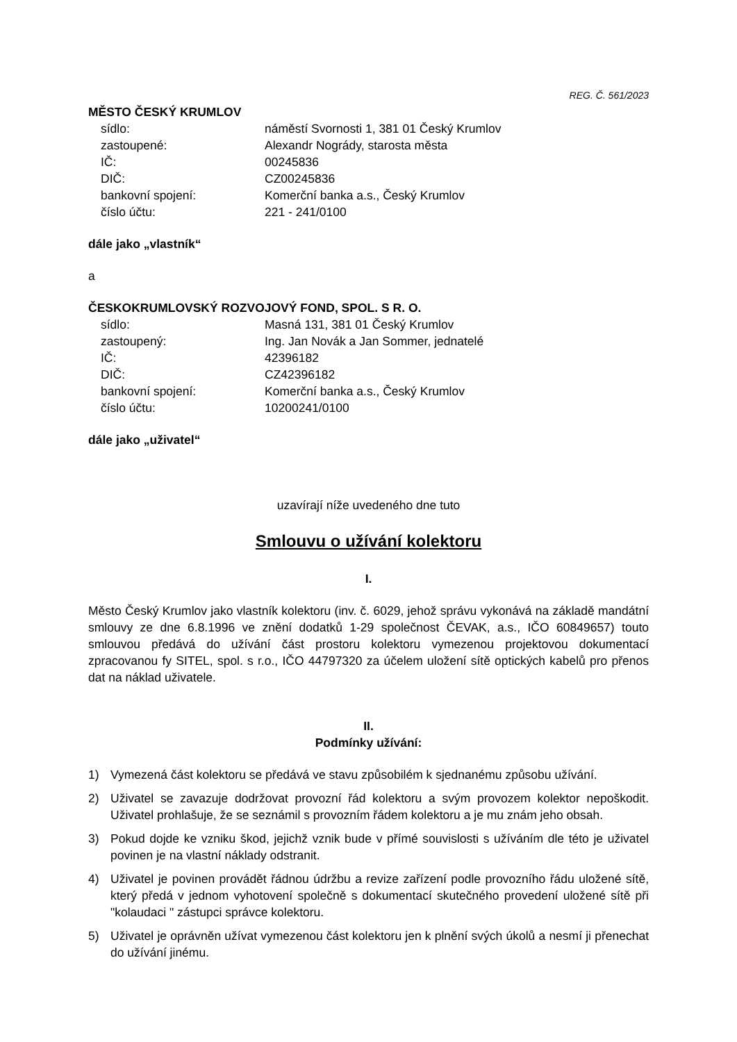REG. Č. 561/2023
MĚSTO ČESKÝ KRUMLOV
| sídlo: | náměstí Svornosti 1, 381 01 Český Krumlov |
| zastoupené: | Alexandr Nogrády, starosta města |
| IČ: | 00245836 |
| DIČ: | CZ00245836 |
| bankovní spojení: | Komerční banka a.s., Český Krumlov |
| číslo účtu: | 221 - 241/0100 |
dále jako „vlastník“
a
ČESKOKRUMLOVSKÝ ROZVOJOVÝ FOND, SPOL. S R. O.
| sídlo: | Masná 131, 381 01 Český Krumlov |
| zastoupený: | Ing. Jan Novák a Jan Sommer, jednatelé |
| IČ: | 42396182 |
| DIČ: | CZ42396182 |
| bankovní spojení: | Komerční banka a.s., Český Krumlov |
| číslo účtu: | 10200241/0100 |
dále jako „uživatel“
uzavírají níže uvedeného dne tuto
Smlouvu o užívání kolektoru
I.
Město Český Krumlov jako vlastník kolektoru (inv. č. 6029, jehož správu vykonává na základě mandátní smlouvy ze dne 6.8.1996 ve znění dodatků 1-29 společnost ČEVAK, a.s., IČO 60849657) touto smlouvou předává do užívání část prostoru kolektoru vymezenou projektovou dokumentací zpracovanou fy SITEL, spol. s r.o., IČO 44797320 za účelem uložení sítě optických kabelů pro přenos dat na náklad uživatele.
II.
Podmínky užívání:
1) Vymezená část kolektoru se předává ve stavu způsobilém k sjednanému způsobu užívání.
2) Uživatel se zavazuje dodržovat provozní řád kolektoru a svým provozem kolektor nepoškodit. Uživatel prohlašuje, že se seznámil s provozním řádem kolektoru a je mu znám jeho obsah.
3) Pokud dojde ke vzniku škod, jejichž vznik bude v přímé souvislosti s užíváním dle této je uživatel povinen je na vlastní náklady odstranit.
4) Uživatel je povinen provádět řádnou údržbu a revize zařízení podle provozního řádu uložené sítě, který předá v jednom vyhotovení společně s dokumentací skutečného provedení uložené sítě při "kolaudaci " zástupci správce kolektoru.
5) Uživatel je oprávněn užívat vymezenou část kolektoru jen k plnění svých úkolů a nesmí ji přenechat do užívání jinému.